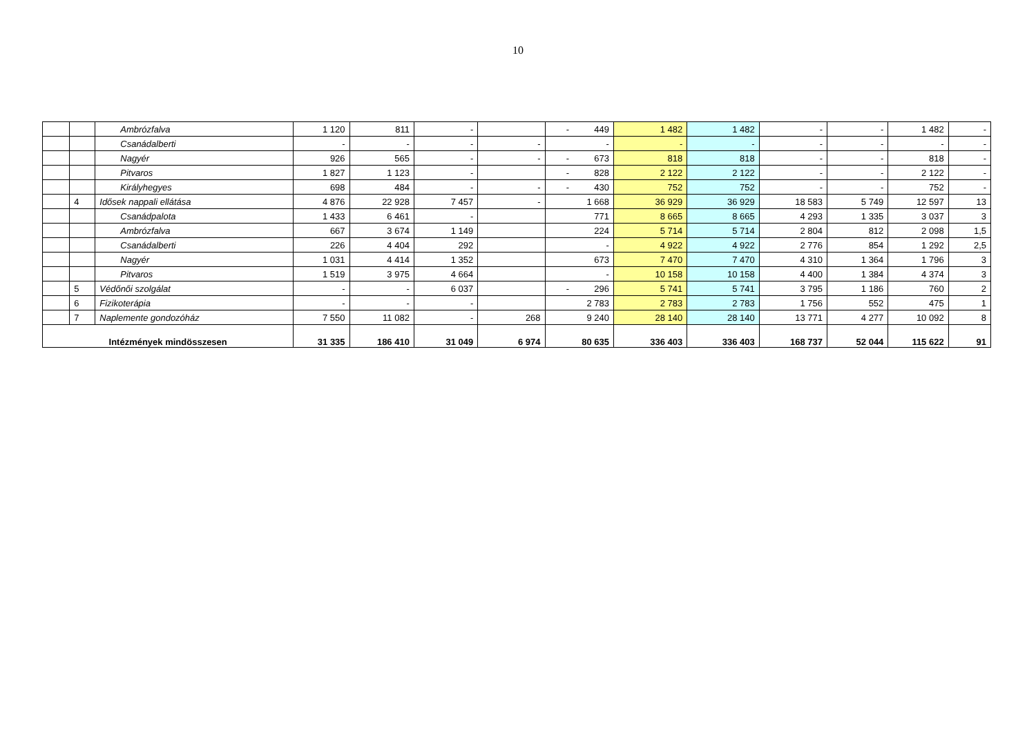10
| | | Ambrózfalva | 1 120 | 811 | - | | - 449 | 1 482 | 1 482 | - | - | 1 482 | - |
| | | Csanádalberti | - | - | - | - | - | - | - | - | - | - | - |
| | | Nagyér | 926 | 565 | - | - | - 673 | 818 | 818 | - | - | 818 | - |
| | | Pitvaros | 1 827 | 1 123 | - | | - 828 | 2 122 | 2 122 | - | - | 2 122 | - |
| | | Királyhegyes | 698 | 484 | - | - | - 430 | 752 | 752 | - | - | 752 | - |
| | 4 | Idősek nappali ellátása | 4 876 | 22 928 | 7 457 | - | 1 668 | 36 929 | 36 929 | 18 583 | 5 749 | 12 597 | 13 |
| | | Csanádpalota | 1 433 | 6 461 | - | | 771 | 8 665 | 8 665 | 4 293 | 1 335 | 3 037 | 3 |
| | | Ambrózfalva | 667 | 3 674 | 1 149 | | 224 | 5 714 | 5 714 | 2 804 | 812 | 2 098 | 1,5 |
| | | Csanádalberti | 226 | 4 404 | 292 | | - | 4 922 | 4 922 | 2 776 | 854 | 1 292 | 2,5 |
| | | Nagyér | 1 031 | 4 414 | 1 352 | | 673 | 7 470 | 7 470 | 4 310 | 1 364 | 1 796 | 3 |
| | | Pitvaros | 1 519 | 3 975 | 4 664 | | - | 10 158 | 10 158 | 4 400 | 1 384 | 4 374 | 3 |
| | 5 | Védőnői szolgálat | - | - | 6 037 | | - 296 | 5 741 | 5 741 | 3 795 | 1 186 | 760 | 2 |
| | 6 | Fizikoterápia | - | - | - | | 2 783 | 2 783 | 2 783 | 1 756 | 552 | 475 | 1 |
| | 7 | Naplemente gondozóház | 7 550 | 11 082 | - | 268 | 9 240 | 28 140 | 28 140 | 13 771 | 4 277 | 10 092 | 8 |
| Intézmények mindösszesen | | | 31 335 | 186 410 | 31 049 | 6 974 | 80 635 | 336 403 | 336 403 | 168 737 | 52 044 | 115 622 | 91 |